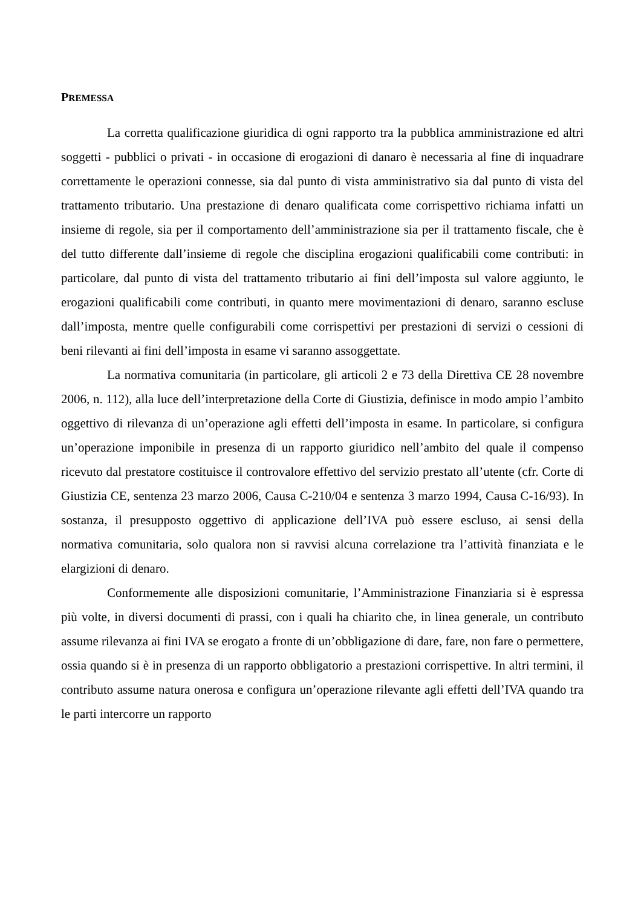PREMESSA
La corretta qualificazione giuridica di ogni rapporto tra la pubblica amministrazione ed altri soggetti - pubblici o privati - in occasione di erogazioni di danaro è necessaria al fine di inquadrare correttamente le operazioni connesse, sia dal punto di vista amministrativo sia dal punto di vista del trattamento tributario. Una prestazione di denaro qualificata come corrispettivo richiama infatti un insieme di regole, sia per il comportamento dell’amministrazione sia per il trattamento fiscale, che è del tutto differente dall’insieme di regole che disciplina erogazioni qualificabili come contributi: in particolare, dal punto di vista del trattamento tributario ai fini dell’imposta sul valore aggiunto, le erogazioni qualificabili come contributi, in quanto mere movimentazioni di denaro, saranno escluse dall’imposta, mentre quelle configurabili come corrispettivi per prestazioni di servizi o cessioni di beni rilevanti ai fini dell’imposta in esame vi saranno assoggettate.
La normativa comunitaria (in particolare, gli articoli 2 e 73 della Direttiva CE 28 novembre 2006, n. 112), alla luce dell’interpretazione della Corte di Giustizia, definisce in modo ampio l’ambito oggettivo di rilevanza di un’operazione agli effetti dell’imposta in esame. In particolare, si configura un’operazione imponibile in presenza di un rapporto giuridico nell’ambito del quale il compenso ricevuto dal prestatore costituisce il controvalore effettivo del servizio prestato all’utente (cfr. Corte di Giustizia CE, sentenza 23 marzo 2006, Causa C-210/04 e sentenza 3 marzo 1994, Causa C-16/93). In sostanza, il presupposto oggettivo di applicazione dell’IVA può essere escluso, ai sensi della normativa comunitaria, solo qualora non si ravvisi alcuna correlazione tra l’attività finanziata e le elargizioni di denaro.
Conformemente alle disposizioni comunitarie, l’Amministrazione Finanziaria si è espressa più volte, in diversi documenti di prassi, con i quali ha chiarito che, in linea generale, un contributo assume rilevanza ai fini IVA se erogato a fronte di un’obbligazione di dare, fare, non fare o permettere, ossia quando si è in presenza di un rapporto obbligatorio a prestazioni corrispettive. In altri termini, il contributo assume natura onerosa e configura un’operazione rilevante agli effetti dell’IVA quando tra le parti intercorre un rapporto